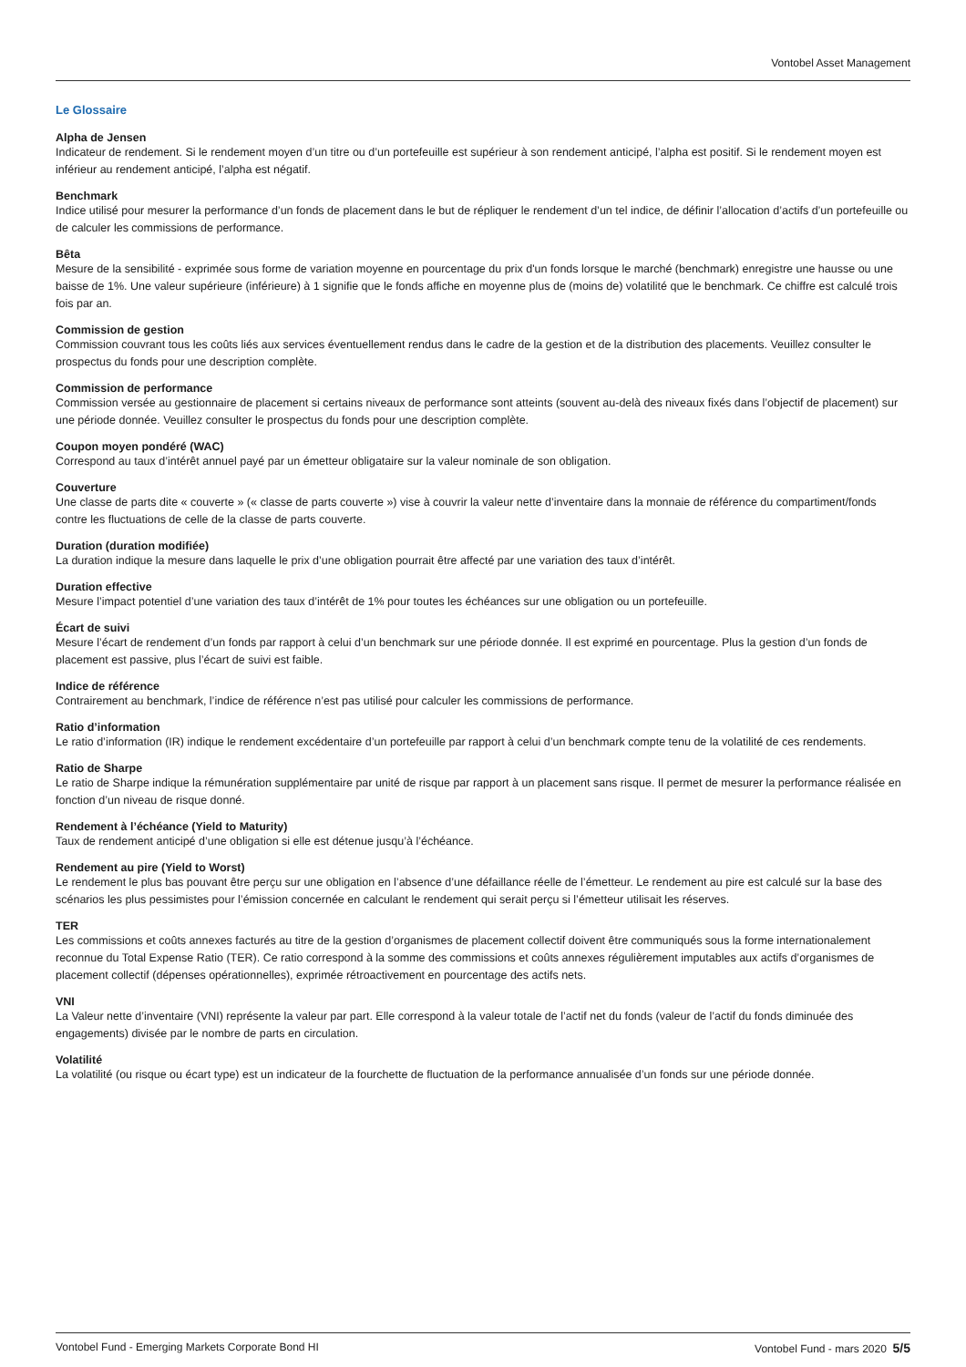Vontobel Asset Management
Le Glossaire
Alpha de Jensen
Indicateur de rendement. Si le rendement moyen d’un titre ou d’un portefeuille est supérieur à son rendement anticipé, l’alpha est positif. Si le rendement moyen est inférieur au rendement anticipé, l’alpha est négatif.
Benchmark
Indice utilisé pour mesurer la performance d’un fonds de placement dans le but de répliquer le rendement d’un tel indice, de définir l’allocation d’actifs d’un portefeuille ou de calculer les commissions de performance.
Bêta
Mesure de la sensibilité - exprimée sous forme de variation moyenne en pourcentage du prix d'un fonds lorsque le marché (benchmark) enregistre une hausse ou une baisse de 1%. Une valeur supérieure (inférieure) à 1 signifie que le fonds affiche en moyenne plus de (moins de) volatilité que le benchmark. Ce chiffre est calculé trois fois par an.
Commission de gestion
Commission couvrant tous les coûts liés aux services éventuellement rendus dans le cadre de la gestion et de la distribution des placements. Veuillez consulter le prospectus du fonds pour une description complète.
Commission de performance
Commission versée au gestionnaire de placement si certains niveaux de performance sont atteints (souvent au-delà des niveaux fixés dans l’objectif de placement) sur une période donnée. Veuillez consulter le prospectus du fonds pour une description complète.
Coupon moyen pondéré (WAC)
Correspond au taux d’intérêt annuel payé par un émetteur obligataire sur la valeur nominale de son obligation.
Couverture
Une classe de parts dite « couverte » (« classe de parts couverte ») vise à couvrir la valeur nette d’inventaire dans la monnaie de référence du compartiment/fonds contre les fluctuations de celle de la classe de parts couverte.
Duration (duration modifiée)
La duration indique la mesure dans laquelle le prix d’une obligation pourrait être affecté par une variation des taux d’intérêt.
Duration effective
Mesure l’impact potentiel d’une variation des taux d’intérêt de 1% pour toutes les échéances sur une obligation ou un portefeuille.
Écart de suivi
Mesure l’écart de rendement d’un fonds par rapport à celui d’un benchmark sur une période donnée. Il est exprimé en pourcentage. Plus la gestion d’un fonds de placement est passive, plus l’écart de suivi est faible.
Indice de référence
Contrairement au benchmark, l’indice de référence n’est pas utilisé pour calculer les commissions de performance.
Ratio d’information
Le ratio d’information (IR) indique le rendement excédentaire d’un portefeuille par rapport à celui d’un benchmark compte tenu de la volatilité de ces rendements.
Ratio de Sharpe
Le ratio de Sharpe indique la rémunération supplémentaire par unité de risque par rapport à un placement sans risque. Il permet de mesurer la performance réalisée en fonction d’un niveau de risque donné.
Rendement à l’échéance (Yield to Maturity)
Taux de rendement anticipé d’une obligation si elle est détenue jusqu’à l’échéance.
Rendement au pire (Yield to Worst)
Le rendement le plus bas pouvant être perçu sur une obligation en l’absence d’une défaillance réelle de l’émetteur. Le rendement au pire est calculé sur la base des scénarios les plus pessimistes pour l’émission concernée en calculant le rendement qui serait perçu si l’émetteur utilisait les réserves.
TER
Les commissions et coûts annexes facturés au titre de la gestion d’organismes de placement collectif doivent être communiqués sous la forme internationalement reconnue du Total Expense Ratio (TER). Ce ratio correspond à la somme des commissions et coûts annexes régulièrement imputables aux actifs d’organismes de placement collectif (dépenses opérationnelles), exprimée rétroactivement en pourcentage des actifs nets.
VNI
La Valeur nette d’inventaire (VNI) représente la valeur par part. Elle correspond à la valeur totale de l’actif net du fonds (valeur de l’actif du fonds diminuée des engagements) divisée par le nombre de parts en circulation.
Volatilité
La volatilité (ou risque ou écart type) est un indicateur de la fourchette de fluctuation de la performance annualisée d’un fonds sur une période donnée.
Vontobel Fund - Emerging Markets Corporate Bond HI Vontobel Fund - mars 2020 5/5